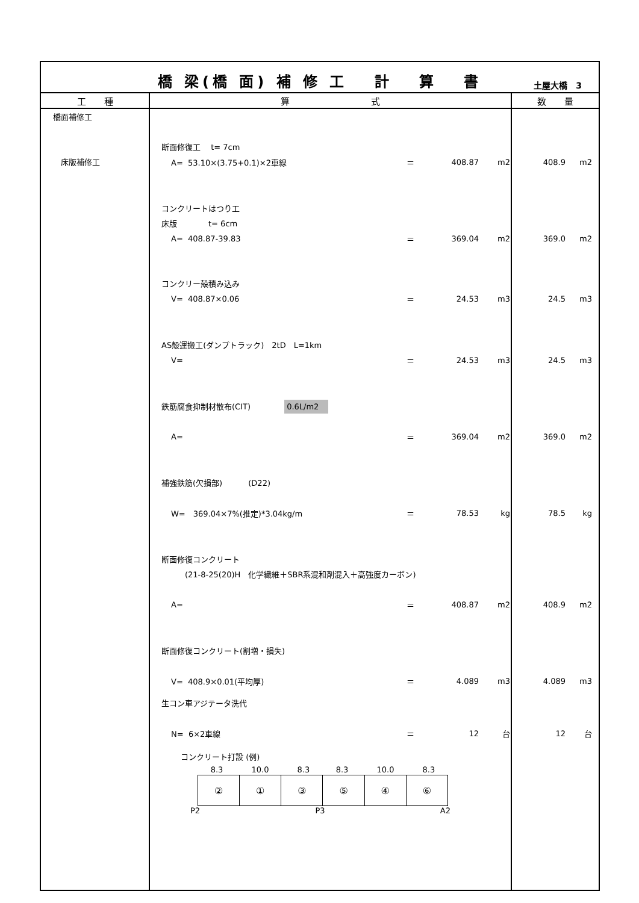橋 梁(橋 面) 補 修 工　 計　 算　 書
土屋大橋　3
| 工 種 | 算 式 | 数 量 |
| --- | --- | --- |
| 橋面補修工 床版補修工 | 断面修復工 t= 7cm A= 53.10×(3.75+0.1)×2車線 ＝ 408.87 m2 コンクリートはつり工 床版 t= 6cm A= 408.87-39.83 ＝ 369.04 m2 コンクリー殻積み込み V= 408.87×0.06 ＝ 24.53 m3 AS殻運搬工(ダンプトラック) 2tD L=1km V= ＝ 24.53 m3 鉄筋腐食抑制材散布(CIT) 0.6L/m2 A= ＝ 369.04 m2 補強鉄筋(欠損部) (D22) W= 369.04×7%(推定)*3.04kg/m ＝ 78.53 kg 断面修復コンクリート (21-8-25(20)H 化学繊維＋SBR系混和剤混入＋高強度カーボン) A= ＝ 408.87 m2 断面修復コンクリート(割増・損失) V= 408.9×0.01(平均厚) ＝ 4.089 m3 生コン車アジテータ洗代 N= 6×2車線 ＝ 12 台 コンクリート打設 (例) / 8.3 / 10.0 / 8.3 / 8.3 / 10.0 / 8.3 / / ② / ① / ③ / ⑤ / ④ / ⑥ / P2 P3 A2 | 408.9 m2 369.0 m2 24.5 m3 24.5 m3 369.0 m2 78.5 kg 408.9 m2 4.089 m3 12 台 |